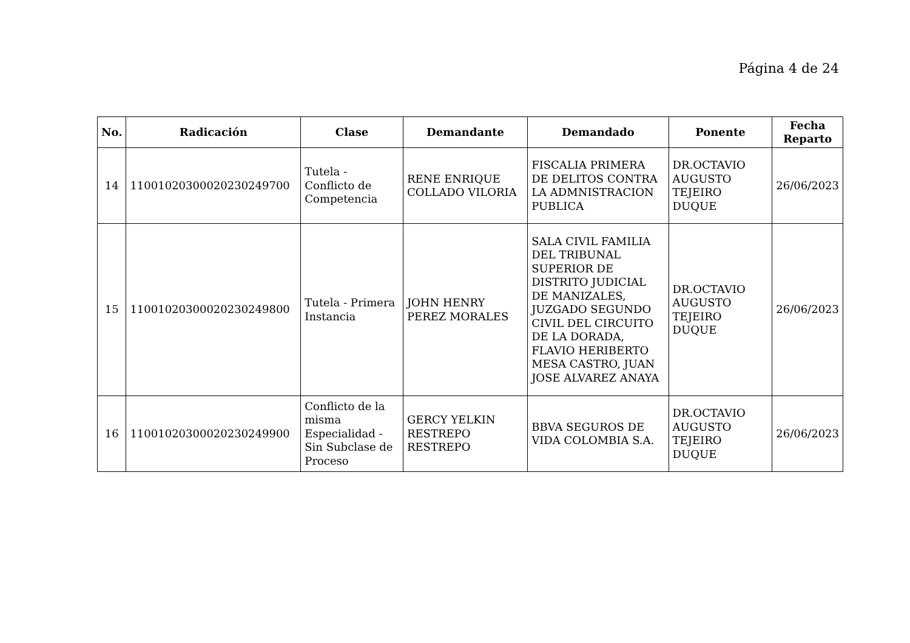Página 4 de 24
| No. | Radicación | Clase | Demandante | Demandado | Ponente | Fecha Reparto |
| --- | --- | --- | --- | --- | --- | --- |
| 14 | 11001020300020230249700 | Tutela - Conflicto de Competencia | RENE ENRIQUE COLLADO VILORIA | FISCALIA PRIMERA DE DELITOS CONTRA LA ADMNISTRACION PUBLICA | DR.OCTAVIO AUGUSTO TEJEIRO DUQUE | 26/06/2023 |
| 15 | 11001020300020230249800 | Tutela - Primera Instancia | JOHN HENRY PEREZ MORALES | SALA CIVIL FAMILIA DEL TRIBUNAL SUPERIOR DE DISTRITO JUDICIAL DE MANIZALES, JUZGADO SEGUNDO CIVIL DEL CIRCUITO DE LA DORADA, FLAVIO HERIBERTO MESA CASTRO, JUAN JOSE ALVAREZ ANAYA | DR.OCTAVIO AUGUSTO TEJEIRO DUQUE | 26/06/2023 |
| 16 | 11001020300020230249900 | Conflicto de la misma Especialidad - Sin Subclase de Proceso | GERCY YELKIN RESTREPO RESTREPO | BBVA SEGUROS DE VIDA COLOMBIA S.A. | DR.OCTAVIO AUGUSTO TEJEIRO DUQUE | 26/06/2023 |